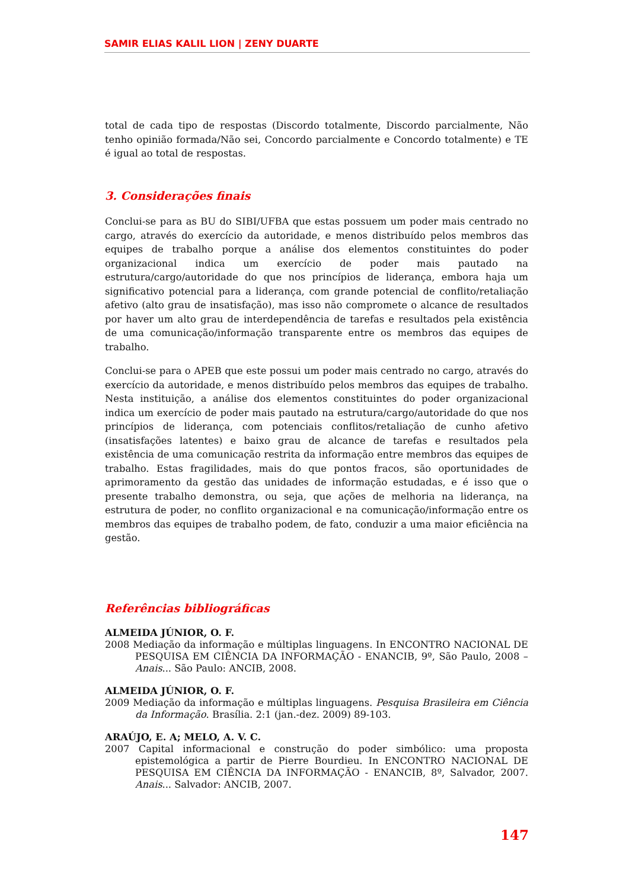SAMIR ELIAS KALIL LION | ZENY DUARTE
total de cada tipo de respostas (Discordo totalmente, Discordo parcialmente, Não tenho opinião formada/Não sei, Concordo parcialmente e Concordo totalmente) e TE é igual ao total de respostas.
3. Considerações finais
Conclui-se para as BU do SIBI/UFBA que estas possuem um poder mais centrado no cargo, através do exercício da autoridade, e menos distribuído pelos membros das equipes de trabalho porque a análise dos elementos constituintes do poder organizacional indica um exercício de poder mais pautado na estrutura/cargo/autoridade do que nos princípios de liderança, embora haja um significativo potencial para a liderança, com grande potencial de conflito/retaliação afetivo (alto grau de insatisfação), mas isso não compromete o alcance de resultados por haver um alto grau de interdependência de tarefas e resultados pela existência de uma comunicação/informação transparente entre os membros das equipes de trabalho.
Conclui-se para o APEB que este possui um poder mais centrado no cargo, através do exercício da autoridade, e menos distribuído pelos membros das equipes de trabalho. Nesta instituição, a análise dos elementos constituintes do poder organizacional indica um exercício de poder mais pautado na estrutura/cargo/autoridade do que nos princípios de liderança, com potenciais conflitos/retaliação de cunho afetivo (insatisfações latentes) e baixo grau de alcance de tarefas e resultados pela existência de uma comunicação restrita da informação entre membros das equipes de trabalho. Estas fragilidades, mais do que pontos fracos, são oportunidades de aprimoramento da gestão das unidades de informação estudadas, e é isso que o presente trabalho demonstra, ou seja, que ações de melhoria na liderança, na estrutura de poder, no conflito organizacional e na comunicação/informação entre os membros das equipes de trabalho podem, de fato, conduzir a uma maior eficiência na gestão.
Referências bibliográficas
ALMEIDA JÚNIOR, O. F.
2008 Mediação da informação e múltiplas linguagens. In ENCONTRO NACIONAL DE PESQUISA EM CIÊNCIA DA INFORMAÇÃO - ENANCIB, 9º, São Paulo, 2008 – Anais... São Paulo: ANCIB, 2008.
ALMEIDA JÚNIOR, O. F.
2009 Mediação da informação e múltiplas linguagens. Pesquisa Brasileira em Ciência da Informação. Brasília. 2:1 (jan.-dez. 2009) 89-103.
ARAÚJO, E. A; MELO, A. V. C.
2007 Capital informacional e construção do poder simbólico: uma proposta epistemológica a partir de Pierre Bourdieu. In ENCONTRO NACIONAL DE PESQUISA EM CIÊNCIA DA INFORMAÇÃO - ENANCIB, 8º, Salvador, 2007. Anais... Salvador: ANCIB, 2007.
147